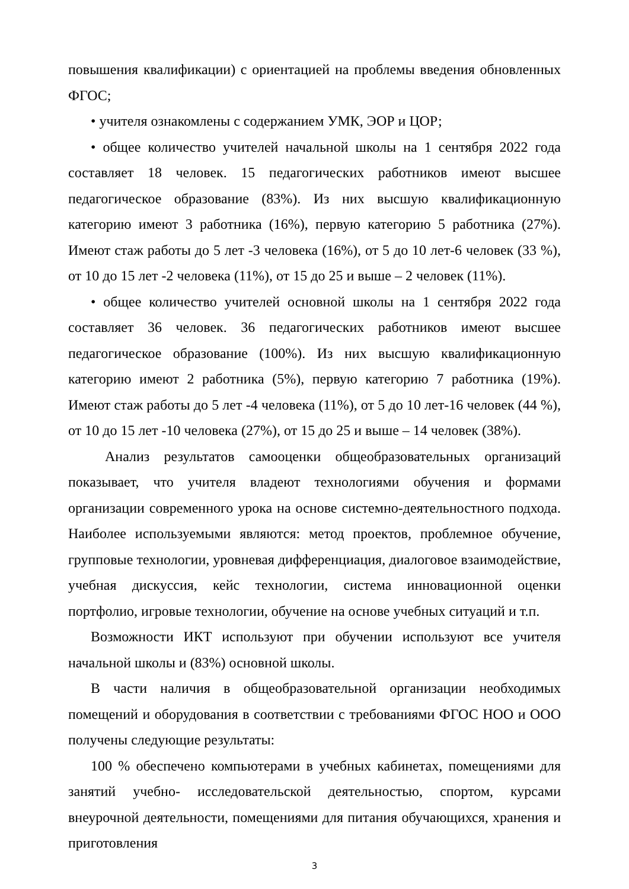повышения квалификации) с ориентацией на проблемы введения обновленных ФГОС;
• учителя ознакомлены с содержанием УМК, ЭОР и ЦОР;
• общее количество учителей начальной школы на 1 сентября 2022 года составляет 18 человек. 15 педагогических работников имеют высшее педагогическое образование (83%). Из них высшую квалификационную категорию имеют 3 работника (16%), первую категорию 5 работника (27%). Имеют стаж работы до 5 лет -3 человека (16%), от 5 до 10 лет-6 человек (33 %), от 10 до 15 лет -2 человека (11%), от 15 до 25 и выше – 2 человек (11%).
• общее количество учителей основной школы на 1 сентября 2022 года составляет 36 человек. 36 педагогических работников имеют высшее педагогическое образование (100%). Из них высшую квалификационную категорию имеют 2 работника (5%), первую категорию 7 работника (19%). Имеют стаж работы до 5 лет -4 человека (11%), от 5 до 10 лет-16 человек (44 %), от 10 до 15 лет -10 человека (27%), от 15 до 25 и выше – 14 человек (38%).
Анализ результатов самооценки общеобразовательных организаций показывает, что учителя владеют технологиями обучения и формами организации современного урока на основе системно-деятельностного подхода. Наиболее используемыми являются: метод проектов, проблемное обучение, групповые технологии, уровневая дифференциация, диалоговое взаимодействие, учебная дискуссия, кейс технологии, система инновационной оценки портфолио, игровые технологии, обучение на основе учебных ситуаций и т.п.
Возможности ИКТ используют при обучении используют все учителя начальной школы и (83%) основной школы.
В части наличия в общеобразовательной организации необходимых помещений и оборудования в соответствии с требованиями ФГОС НОО и ООО получены следующие результаты:
100 % обеспечено компьютерами в учебных кабинетах, помещениями для занятий учебно- исследовательской деятельностью, спортом, курсами внеурочной деятельности, помещениями для питания обучающихся, хранения и приготовления
3